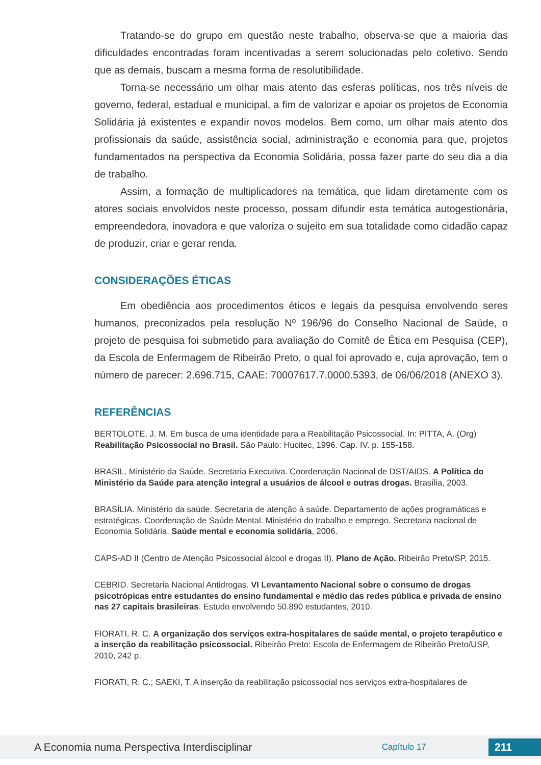Tratando-se do grupo em questão neste trabalho, observa-se que a maioria das dificuldades encontradas foram incentivadas a serem solucionadas pelo coletivo. Sendo que as demais, buscam a mesma forma de resolutibilidade.
Torna-se necessário um olhar mais atento das esferas políticas, nos três níveis de governo, federal, estadual e municipal, a fim de valorizar e apoiar os projetos de Economia Solidária já existentes e expandir novos modelos. Bem como, um olhar mais atento dos profissionais da saúde, assistência social, administração e economia para que, projetos fundamentados na perspectiva da Economia Solidária, possa fazer parte do seu dia a dia de trabalho.
Assim, a formação de multiplicadores na temática, que lidam diretamente com os atores sociais envolvidos neste processo, possam difundir esta temática autogestionária, empreendedora, inovadora e que valoriza o sujeito em sua totalidade como cidadão capaz de produzir, criar e gerar renda.
CONSIDERAÇÕES ÉTICAS
Em obediência aos procedimentos éticos e legais da pesquisa envolvendo seres humanos, preconizados pela resolução Nº 196/96 do Conselho Nacional de Saúde, o projeto de pesquisa foi submetido para avaliação do Comitê de Ética em Pesquisa (CEP), da Escola de Enfermagem de Ribeirão Preto, o qual foi aprovado e, cuja aprovação, tem o número de parecer: 2.696.715, CAAE: 70007617.7.0000.5393, de 06/06/2018 (ANEXO 3).
REFERÊNCIAS
BERTOLOTE, J. M. Em busca de uma identidade para a Reabilitação Psicossocial. In: PITTA, A. (Org) Reabilitação Psicossocial no Brasil. São Paulo: Hucitec, 1996. Cap. IV. p. 155-158.
BRASIL. Ministério da Saúde. Secretaria Executiva. Coordenação Nacional de DST/AIDS. A Política do Ministério da Saúde para atenção integral a usuários de álcool e outras drogas. Brasília, 2003.
BRASÍLIA. Ministério da saúde. Secretaria de atenção à saúde. Departamento de ações programáticas e estratégicas. Coordenação de Saúde Mental. Ministério do trabalho e emprego. Secretaria nacional de Economia Solidária. Saúde mental e economia solidária, 2006.
CAPS-AD II (Centro de Atenção Psicossocial álcool e drogas II). Plano de Ação. Ribeirão Preto/SP, 2015.
CEBRID. Secretaria Nacional Antidrogas. VI Levantamento Nacional sobre o consumo de drogas psicotrópicas entre estudantes do ensino fundamental e médio das redes pública e privada de ensino nas 27 capitais brasileiras. Estudo envolvendo 50.890 estudantes, 2010.
FIORATI, R. C. A organização dos serviços extra-hospitalares de saúde mental, o projeto terapêutico e a inserção da reabilitação psicossocial. Ribeirão Preto: Escola de Enfermagem de Ribeirão Preto/USP, 2010, 242 p.
FIORATI, R. C.; SAEKI, T. A inserção da reabilitação psicossocial nos serviços extra-hospitalares de
A Economia numa Perspectiva Interdisciplinar
Capítulo 17
211